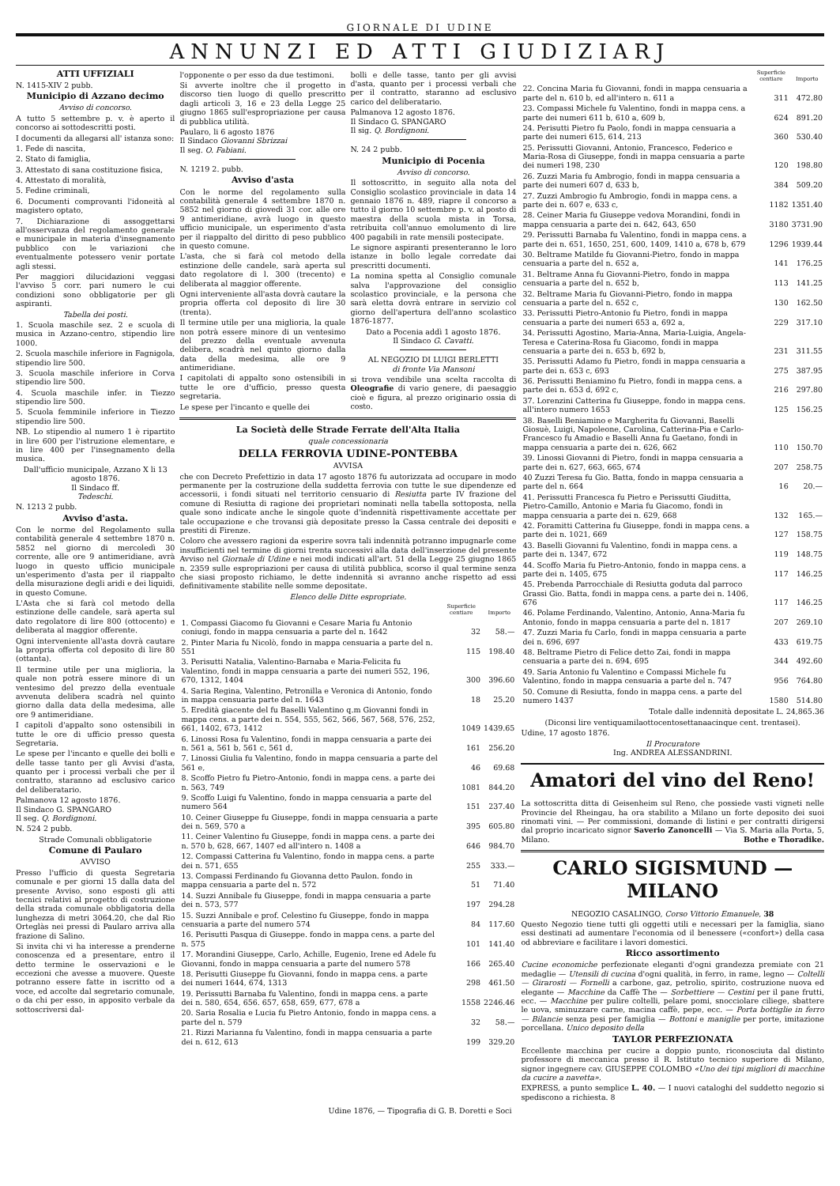GIORNALE DI UDINE
ANNUNZI ED ATTI GIUDIZIARJ
ATTI UFFIZIALI
N. 1415-XIV 2 pubb.
Municipio di Azzano decimo
Avviso di concorso.
A tutto 5 settembre p. v. è aperto il concorso ai sottodescritti posti.
I documenti da allegarsi all' istanza sono:
1. Fede di nascita,
2. Stato di famiglia,
3. Attestato di sana costituzione fisica,
4. Attestato di moralità,
5. Fedine criminali,
6. Documenti comprovanti l'idoneità al magistero optato,
7. Dichiarazione di assoggettarsi all'osservanza del regolamento generale e municipale in materia d'insegnamento pubblico con le variazioni che eventualmente potessero venir portate agli stessi.
Per maggiori dilucidazioni veggasi l'avviso 5 corr. pari numero le cui condizioni sono obbligatorie per gli aspiranti.
Tabella dei posti.
1. Scuola maschile sez. 2 e scuola di musica in Azzano-centro, stipendio lire 1000.
2. Scuola maschile inferiore in Fagnigola, stipendio lire 500.
3. Scuola maschile inferiore in Corva stipendio lire 500.
4. Scuola maschile infer. in Tiezzo stipendio lire 500.
5. Scuola femminile inferiore in Tiezzo stipendio lire 500.
NB. Lo stipendio al numero 1 è ripartito in lire 600 per l'istruzione elementare, e in lire 400 per l'insegnamento della musica.
Dall'ufficio municipale, Azzano X li 13 agosto 1876.
Il Sindaco ff.
Tedeschi.
N. 1213 2 pubb.
Avviso d'asta.
Con le norme del Regolamento sulla contabilità generale 4 settembre 1870 n. 5852 nel giorno di mercoledì 30 corrente, alle ore 9 antimeridiane, avrà luogo in questo ufficio municipale un'esperimento d'asta per il riappalto della misurazione degli aridi e dei liquidi, in questo Comune.
L'Asta che si farà col metodo della estinzione delle candele, sarà aperta sul dato regolatore di lire 800 (ottocento) e deliberata al maggior offerente.
Ogni interveniente all'asta dovrà cautare la propria offerta col deposito di lire 80 (ottanta).
Il termine utile per una miglioria, la quale non potrà essere minore di un ventesimo del prezzo della eventuale avvenuta delibera scadrà nel quinto giorno dalla data della medesima, alle ore 9 antimeridiane.
I capitoli d'appalto sono ostensibili in tutte le ore di ufficio presso questa Segretaria.
Le spese per l'incanto e quelle dei bolli e delle tasse tanto per gli Avvisi d'asta, quanto per i processi verbali che per il contratto, staranno ad esclusivo carico del deliberatario.
Palmanova 12 agosto 1876.
Il Sindaco G. SPANGARO
Il seg. Q. Bordignoni.
N. 524 2 pubb.
Strade Comunali obbligatorie
Comune di Paularo
AVVISO
Presso l'ufficio di questa Segretaria comunale e per giorni 15 dalla data del presente Avviso, sono esposti gli atti tecnici relativi al progetto di costruzione della strada comunale obbligatoria della lunghezza di metri 3064.20, che dal Rio Orteglàs nei pressi di Paularo arriva alla frazione di Salino.
Si invita chi vi ha interesse a prenderne conoscenza ed a presentare, entro il detto termine le osservazioni e le eccezioni che avesse a muovere. Queste potranno essere fatte in iscritto od a voce, ed accolte dal segretario comunale, o da chi per esso, in apposito verbale da sottoscriversi dal-
l'opponente o per esso da due testimoni.
Si avverte inoltre che il progetto in discorso tien luogo di quello prescritto dagli articoli 3, 16 e 23 della Legge 25 giugno 1865 sull'espropriazione per causa di pubblica utilità.
Paularo, li 6 agosto 1876
Il Sindaco Giovanni Sbrizzai
Il seg. O. Fabiani.
N. 1219 2. pubb.
Avviso d'asta
Con le norme del regolamento sulla contabilità generale 4 settembre 1870 n. 5852 nel giorno di giovedì 31 cor. alle ore 9 antimeridiane, avrà luogo in questo ufficio municipale, un esperimento d'asta per il riappalto del diritto di peso pubblico in questo comune.
L'asta, che si farà col metodo della estinzione delle candele, sarà aperta sul dato regolatore di l. 300 (trecento) e deliberata al maggior offerente.
Ogni interveniente all'asta dovrà cautare la propria offerta col deposito di lire 30 (trenta).
Il termine utile per una miglioria, la quale non potrà essere minore di un ventesimo del prezzo della eventuale avvenuta delibera, scadrà nel quinto giorno dalla data della medesima, alle ore 9 antimeridiane.
I capitolati di appalto sono ostensibili in tutte le ore d'ufficio, presso questa segretaria.
Le spese per l'incanto e quelle dei
bolli e delle tasse, tanto per gli avvisi d'asta, quanto per i processi verbali che per il contratto, staranno ad esclusivo carico del deliberatario.
Palmanova 12 agosto 1876.
Il Sindaco G. SPANGARO
Il sig. Q. Bordignoni.
N. 24 2 pubb.
Municipio di Pocenia
Avviso di concorso.
Il sottoscritto, in seguito alla nota del Consiglio scolastico provinciale in data 14 gennaio 1876 n. 489, riapre il concorso a tutto il giorno 10 settembre p. v. al posto di maestra della scuola mista in Torsa, retribuita coll'annuo emolumento di lire 400 pagabili in rate mensili postecipate.
Le signore aspiranti presenteranno le loro istanze in bollo legale corredate dai prescritti documenti.
La nomina spetta al Consiglio comunale salva l'approvazione del consiglio scolastico provinciale, e la persona che sarà eletta dovrà entrare in servizio col giorno dell'apertura dell'anno scolastico 1876-1877.
Dato a Pocenia addì 1 agosto 1876.
Il Sindaco G. Cavatti.
AL NEGOZIO DI LUIGI BERLETTI
di fronte Via Mansoni
si trova vendibile una scelta raccolta di Oleografie di vario genere, di paesaggio cioè e figura, al prezzo originario ossia di costo.
La Società delle Strade Ferrate dell'Alta Italia
quale concessionaria
DELLA FERROVIA UDINE-PONTEBBA
AVVISA
che con Decreto Prefettizio in data 17 agosto 1876 fu autorizzata ad occupare in modo permanente per la costruzione della suddetta ferrovia con tutte le sue dipendenze ed accessorii, i fondi situati nel territorio censuario di Resiutta parte IV frazione del comune di Resiutta di ragione dei proprietari nominati nella tabella sottoposta, nella quale sono indicate anche le singole quote d'indennità rispettivamente accettate per tale occupazione e che trovansi già depositate presso la Cassa centrale dei depositi e prestiti di Firenze.
Coloro che avessero ragioni da esperire sovra tali indennità potranno impugnarle come insufficienti nel termine di giorni trenta successivi alla data dell'inserzione del presente Avviso nel Giornale di Udine e nei modi indicati all'art. 51 della Legge 25 giugno 1865 n. 2359 sulle espropriazioni per causa di utilità pubblica, scorso il qual termine senza che siasi proposto richiamo, le dette indennità si avranno anche rispetto ad essi definitivamente stabilite nelle somme depositate.
Elenco delle Ditte espropriate.
| | Superficie centiare | Importo |
| --- | --- | --- |
| 1. Compassi Giacomo fu Giovanni e Cesare Maria fu Antonio coniugi, fondo in mappa censuaria a parte del n. 1642 | 32 | 58.— |
| 2. Pinter Maria fu Nicolò, fondo in mappa censuaria a parte del n. 551 | 115 | 198.40 |
| 3. Perisutti Natalia, Valentino-Barnaba e Maria-Felicita fu Valentino, fondi in mappa censuaria a parte dei numeri 552, 196, 670, 1312, 1404 | 300 | 396.60 |
| 4. Saria Regina, Valentino, Petronilla e Veronica di Antonio, fondo in mappa censuaria parte del n. 1643 | 18 | 25.20 |
| 5. Eredità giacente del fu Baselli Valentino q.m Giovanni fondi in mappa cens. a parte dei n. 554, 555, 562, 566, 567, 568, 576, 252, 661, 1402, 673, 1412 | 1049 | 1439.65 |
| 6. Linossi Rosa fu Valentino, fondi in mappa censuaria a parte dei n. 561 a, 561 b, 561 c, 561 d, | 161 | 256.20 |
| 7. Linossi Giulia fu Valentino, fondo in mappa censuaria a parte del 561 e, | 46 | 69.68 |
| 8. Scoffo Pietro fu Pietro-Antonio, fondi in mappa cens. a parte dei n. 563, 749 | 1081 | 844.20 |
| 9. Scoffo Luigi fu Valentino, fondo in mappa censuaria a parte del numero 564 | 151 | 237.40 |
| 10. Ceiner Giuseppe fu Giuseppe, fondi in mappa censuaria a parte dei n. 569, 570 a | 395 | 605.80 |
| 11. Ceiner Valentino fu Giuseppe, fondi in mappa cens. a parte dei n. 570 b, 628, 667, 1407 ed all'intero n. 1408 a | 646 | 984.70 |
| 12. Compassi Catterina fu Valentino, fondo in mappa cens. a parte dei n. 571, 655 | 255 | 333.— |
| 13. Compassi Ferdinando fu Giovanna detto Paulon. fondo in mappa censuaria a parte del n. 572 | 51 | 71.40 |
| 14. Suzzi Annibale fu Giuseppe, fondi in mappa censuaria a parte dei n. 573, 577 | 197 | 294.28 |
| 15. Suzzi Annibale e prof. Celestino fu Giuseppe, fondo in mappa censuaria a parte del numero 574 | 84 | 117.60 |
| 16. Perisutti Pasqua di Giuseppe. fondo in mappa cens. a parte del n. 575 | 101 | 141.40 |
| 17. Morandini Giuseppe, Carlo, Achille, Eugenio, Irene ed Adele fu Giovanni, fondo in mappa censuaria a parte del numero 578 | 166 | 265.40 |
| 18. Perisutti Giuseppe fu Giovanni, fondo in mappa cens. a parte dei numeri 1644, 674, 1313 | 298 | 461.50 |
| 19. Perissutti Barnaba fu Valentino, fondi in mappa cens. a parte dei n. 580, 654, 656. 657, 658, 659, 677, 678 a | 1558 | 2246.46 |
| 20. Saria Rosalia e Lucia fu Pietro Antonio, fondo in mappa cens. a parte del n. 579 | 32 | 58.— |
| 21. Rizzi Marianna fu Valentino, fondi in mappa censuaria a parte dei n. 612, 613 | 199 | 329.20 |
| | Superficie centiare | Importo |
| --- | --- | --- |
| 22. Concina Maria fu Giovanni, fondi in mappa censuaria a parte del n. 610 b, ed all'intero n. 611 a | 311 | 472.80 |
| 23. Compassi Michele fu Valentino, fondi in mappa cens. a parte dei numeri 611 b, 610 a, 609 b, | 624 | 891.20 |
| 24. Perisutti Pietro fu Paolo, fondi in mappa censuaria a parte dei numeri 615, 614, 213 | 360 | 530.40 |
| 25. Perissutti Giovanni, Antonio, Francesco, Federico e Maria-Rosa di Giuseppe, fondi in mappa censuaria a parte dei numeri 198, 230 | 120 | 198.80 |
| 26. Zuzzi Maria fu Ambrogio, fondi in mappa censuaria a parte dei numeri 607 d, 633 b, | 384 | 509.20 |
| 27. Zuzzi Ambrogio fu Ambrogio, fondi in mappa cens. a parte dei n. 607 e, 633 c, | 1182 | 1351.40 |
| 28. Ceiner Maria fu Giuseppe vedova Morandini, fondi in mappa censuaria a parte dei n. 642, 643, 650 | 3180 | 3731.90 |
| 29. Perissutti Barnaba fu Valentino, fondi in mappa cens. a parte dei n. 651, 1650, 251, 600, 1409, 1410 a, 678 b, 679 | 1296 | 1939.44 |
| 30. Beltrame Matilde fu Giovanni-Pietro, fondo in mappa censuaria a parte del n. 652 a, | 141 | 176.25 |
| 31. Beltrame Anna fu Giovanni-Pietro, fondo in mappa censuaria a parte del n. 652 b, | 113 | 141.25 |
| 32. Beltrame Maria fu Giovanni-Pietro, fondo in mappa censuaria a parte del n. 652 c, | 130 | 162.50 |
| 33. Perissutti Pietro-Antonio fu Pietro, fondi in mappa censuaria a parte dei numeri 653 a, 692 a, | 229 | 317.10 |
| 34. Perissutti Agostino, Maria-Anna, Maria-Luigia, Angela-Teresa e Caterina-Rosa fu Giacomo, fondi in mappa censuaria a parte dei n. 653 b, 692 b, | 231 | 311.55 |
| 35. Perissutti Adamo fu Pietro, fondi in mappa censuaria a parte dei n. 653 c, 693 | 275 | 387.95 |
| 36. Perissutti Beniamino fu Pietro, fondi in mappa cens. a parte dei n. 653 d, 692 c, | 216 | 297.80 |
| 37. Lorenzini Catterina fu Giuseppe, fondo in mappa cens. all'intero numero 1653 | 125 | 156.25 |
| 38. Baselli Beniamino e Margherita fu Giovanni, Baselli Giosuè, Luigi, Napoleone, Carolina, Catterina-Pia e Carlo-Francesco fu Amadio e Baselli Anna fu Gaetano, fondi in mappa censuaria a parte dei n. 626, 662 | 110 | 150.70 |
| 39. Linossi Giovanni di Pietro, fondi in mappa censuaria a parte dei n. 627, 663, 665, 674 | 207 | 258.75 |
| 40 Zuzzi Teresa fu Gio. Batta, fondo in mappa censuaria a parte del n. 664 | 16 | 20.— |
| 41. Perissutti Francesca fu Pietro e Perissutti Giuditta, Pietro-Camillo, Antonio e Maria fu Giacomo, fondi in mappa censuaria a parte dei n. 629, 668 | 132 | 165.— |
| 42. Foramitti Catterina fu Giuseppe, fondi in mappa cens. a parte dei n. 1021, 669 | 127 | 158.75 |
| 43. Baselli Giovanni fu Valentino, fondi in mappa cens. a parte dei n. 1347, 672 | 119 | 148.75 |
| 44. Scoffo Maria fu Pietro-Antonio, fondo in mappa cens. a parte dei n. 1405, 675 | 117 | 146.25 |
| 45. Prebenda Parrocchiale di Resiutta goduta dal parroco Grassi Gio. Batta, fondi in mappa cens. a parte dei n. 1406, 676 | 117 | 146.25 |
| 46. Polame Ferdinando, Valentino, Antonio, Anna-Maria fu Antonio, fondo in mappa censuaria a parte del n. 1817 | 207 | 269.10 |
| 47. Zuzzi Maria fu Carlo, fondi in mappa censuaria a parte dei n. 696, 697 | 433 | 619.75 |
| 48. Beltrame Pietro di Felice detto Zai, fondi in mappa censuaria a parte dei n. 694, 695 | 344 | 492.60 |
| 49. Saria Antonio fu Valentino e Compassi Michele fu Valentino, fondo in mappa censuaria a parte del n. 747 | 956 | 764.80 |
| 50. Comune di Resiutta, fondo in mappa cens. a parte del numero 1437 | 1580 | 514.80 |
Totale dalle indennità depositate L. 24,865.36
(Diconsi lire ventiquamilaottocentosettanaacinque cent. trentasei).
Udine, 17 agosto 1876.
Il Procuratore
Ing. ANDREA ALESSANDRINI.
Amatori del vino del Reno!
La sottoscritta ditta di Geisenheim sul Reno, che possiede vasti vigneti nelle Provincie del Rheingau, ha ora stabilito a Milano un forte deposito dei suoi rinomati vini. — Per commissioni, domande di listini e per contratti dirigersi dal proprio incaricato signor Saverio Zanoncelli — Via S. Maria alla Porta, 5, Milano. Bothe e Thoradike.
CARLO SIGISMUND — MILANO
NEGOZIO CASALINGO, Corso Vittorio Emanuele, 38
Questo Negozio tiene tutti gli oggetti utili e necessari per la famiglia, siano essi destinati ad aumentare l'economia od il benessere («confort») della casa od abbreviare e facilitare i lavori domestici.
Ricco assortimento
Cucine economiche perfezionate eleganti d'ogni grandezza premiate con 21 medaglie — Utensili di cucina d'ogni qualità, in ferro, in rame, legno — Coltelli — Girarosti — Fornelli a carbone, gaz, petrolio, spirito, costruzione nuova ed elegante — Macchine da Caffè The — Sorbettiere — Cestini per il pane frutti, ecc. — Macchine per pulire coltelli, pelare pomi, snocciolare ciliege, sbattere le uova, sminuzzare carne, macina caffè, pepe, ecc. — Porta bottiglie in ferro — Bilancie senza pesi per famiglia — Bottoni e maniglie per porte, imitazione porcellana. Unico deposito della
TAYLOR PERFEZIONATA
Eccellente macchina per cucire a doppio punto, riconosciuta dal distinto professore di meccanica presso il R. Istituto tecnico superiore di Milano, signor ingegnere cav. GIUSEPPE COLOMBO «Uno dei tipi migliori di macchine da cucire a navetta».
EXPRESS, a punto semplice L. 40. — I nuovi cataloghi del suddetto negozio si spediscono a richiesta. 8
Udine 1876, — Tipografia di G. B. Doretti e Soci